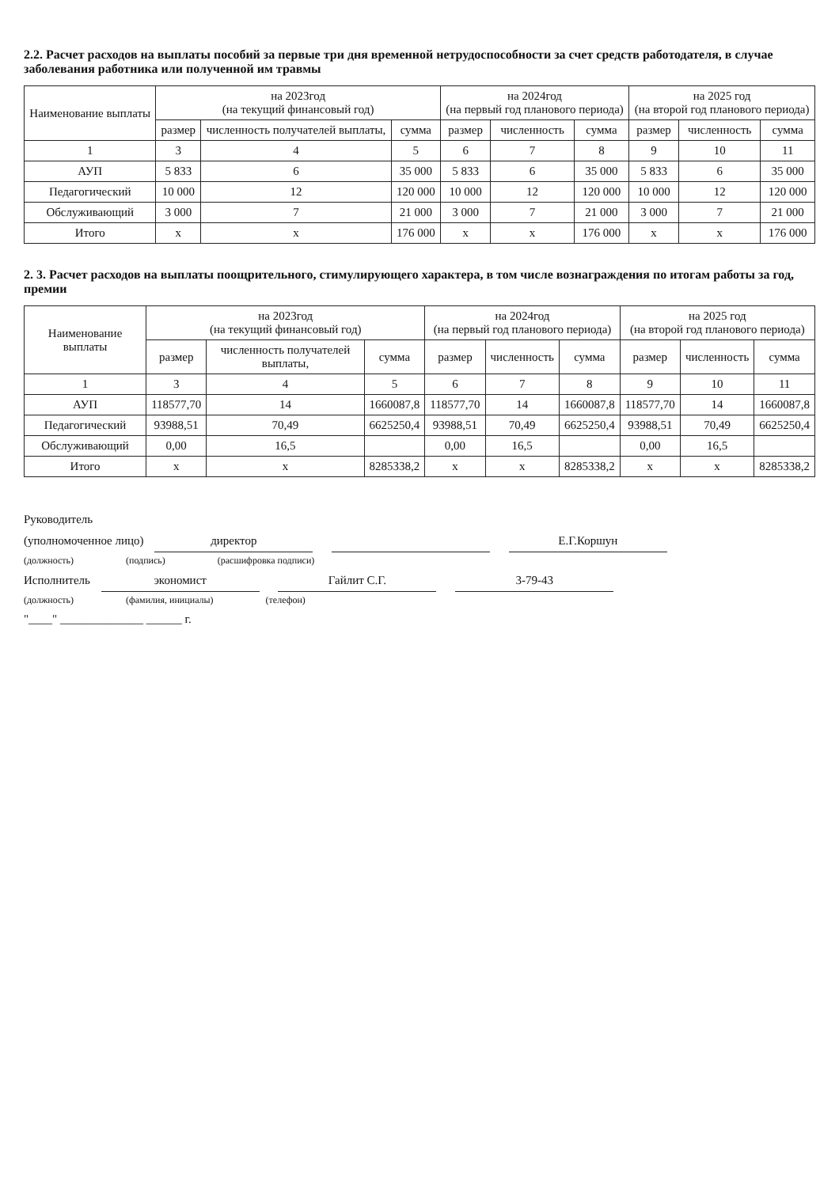2.2. Расчет расходов на выплаты пособий за первые три дня временной нетрудоспособности за счет средств работодателя, в случае заболевания работника или полученной им травмы
| Наименование выплаты | на 2023год (на текущий финансовый год) | | | на 2024год (на первый год планового периода) | | | на 2025 год (на второй год планового периода) | | |
| --- | --- | --- | --- | --- | --- | --- | --- | --- | --- |
| | размер | численность получателей выплаты, | сумма | размер | численность | сумма | размер | численность | сумма |
| 1 | 3 | 4 | 5 | 6 | 7 | 8 | 9 | 10 | 11 |
| АУП | 5 833 | 6 | 35 000 | 5 833 | 6 | 35 000 | 5 833 | 6 | 35 000 |
| Педагогический | 10 000 | 12 | 120 000 | 10 000 | 12 | 120 000 | 10 000 | 12 | 120 000 |
| Обслуживающий | 3 000 | 7 | 21 000 | 3 000 | 7 | 21 000 | 3 000 | 7 | 21 000 |
| Итого | x | x | 176 000 | x | x | 176 000 | x | x | 176 000 |
2. 3. Расчет расходов на выплаты поощрительного, стимулирующего характера, в том числе вознаграждения по итогам работы за год, премии
| Наименование выплаты | на 2023год (на текущий финансовый год) | | | на 2024год (на первый год планового периода) | | | на 2025 год (на второй год планового периода) | | |
| --- | --- | --- | --- | --- | --- | --- | --- | --- | --- |
| | размер | численность получателей выплаты, | сумма | размер | численность | сумма | размер | численность | сумма |
| 1 | 3 | 4 | 5 | 6 | 7 | 8 | 9 | 10 | 11 |
| АУП | 118577,70 | 14 | 1660087,8 | 118577,70 | 14 | 1660087,8 | 118577,70 | 14 | 1660087,8 |
| Педагогический | 93988,51 | 70,49 | 6625250,4 | 93988,51 | 70,49 | 6625250,4 | 93988,51 | 70,49 | 6625250,4 |
| Обслуживающий | 0,00 | 16,5 | | 0,00 | 16,5 | | 0,00 | 16,5 | |
| Итого | x | x | 8285338,2 | x | x | 8285338,2 | x | x | 8285338,2 |
Руководитель
(уполномоченное лицо) директор Е.Г.Коршун
(должность) (подпись) (расшифровка подписи)
Исполнитель экономист Гайлит С.Г. 3-79-43
(должность) (фамилия, инициалы) (телефон)
"____" ______________ ______ г.